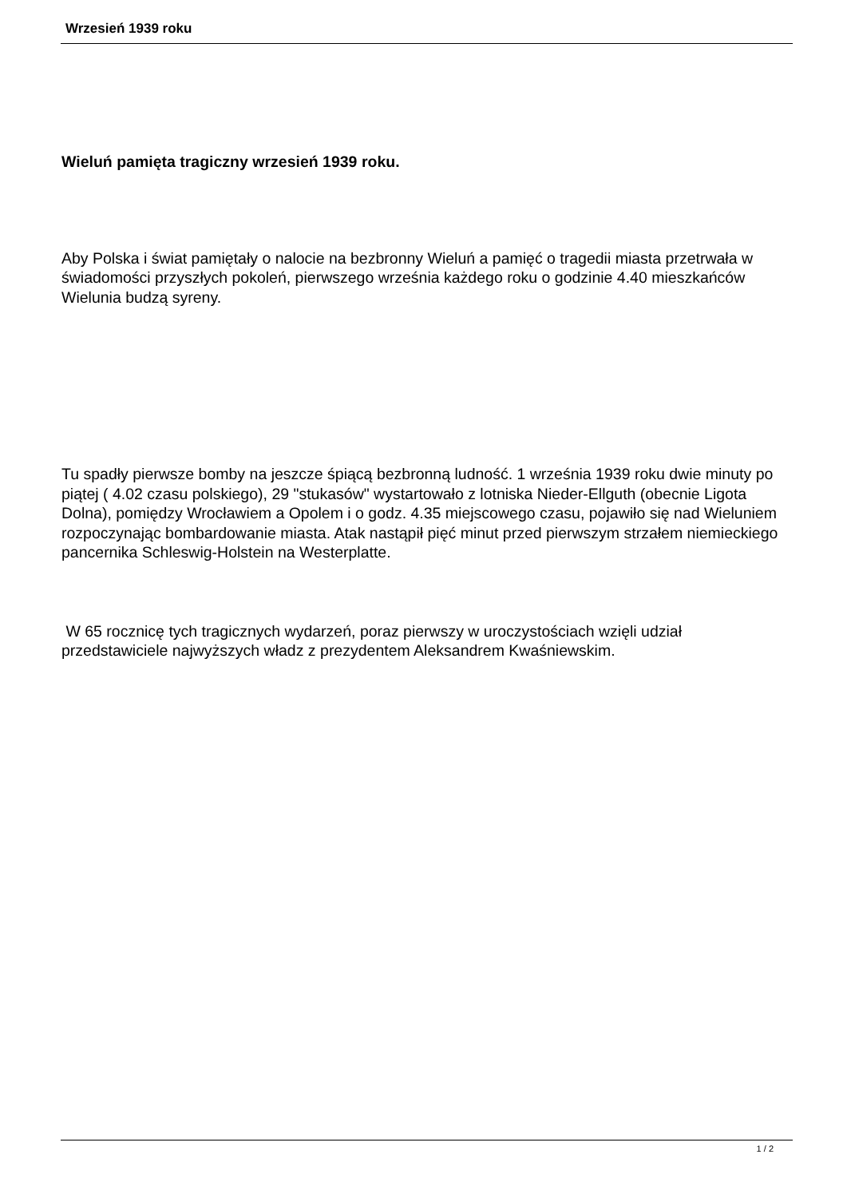Wrzesień 1939 roku
Wieluń pamięta tragiczny wrzesień 1939 roku.
Aby Polska i świat pamiętały o nalocie na bezbronny Wieluń a pamięć o tragedii miasta przetrwała w świadomości przyszłych pokoleń, pierwszego września każdego roku o godzinie 4.40 mieszkańców Wielunia budzą syreny.
Tu spadły pierwsze bomby na jeszcze śpiącą bezbronną ludność. 1 września 1939 roku dwie minuty po piątej ( 4.02 czasu polskiego), 29 "stukasów" wystartowało z lotniska Nieder-Ellguth (obecnie Ligota Dolna), pomiędzy Wrocławiem a Opolem i o godz. 4.35 miejscowego czasu, pojawiło się nad Wieluniem rozpoczynając bombardowanie miasta. Atak nastąpił pięć minut przed pierwszym strzałem niemieckiego pancernika Schleswig-Holstein na Westerplatte.
W 65 rocznicę tych tragicznych wydarzeń, poraz pierwszy w uroczystościach wzięli udział przedstawiciele najwyższych władz z prezydentem Aleksandrem Kwaśniewskim.
1 / 2